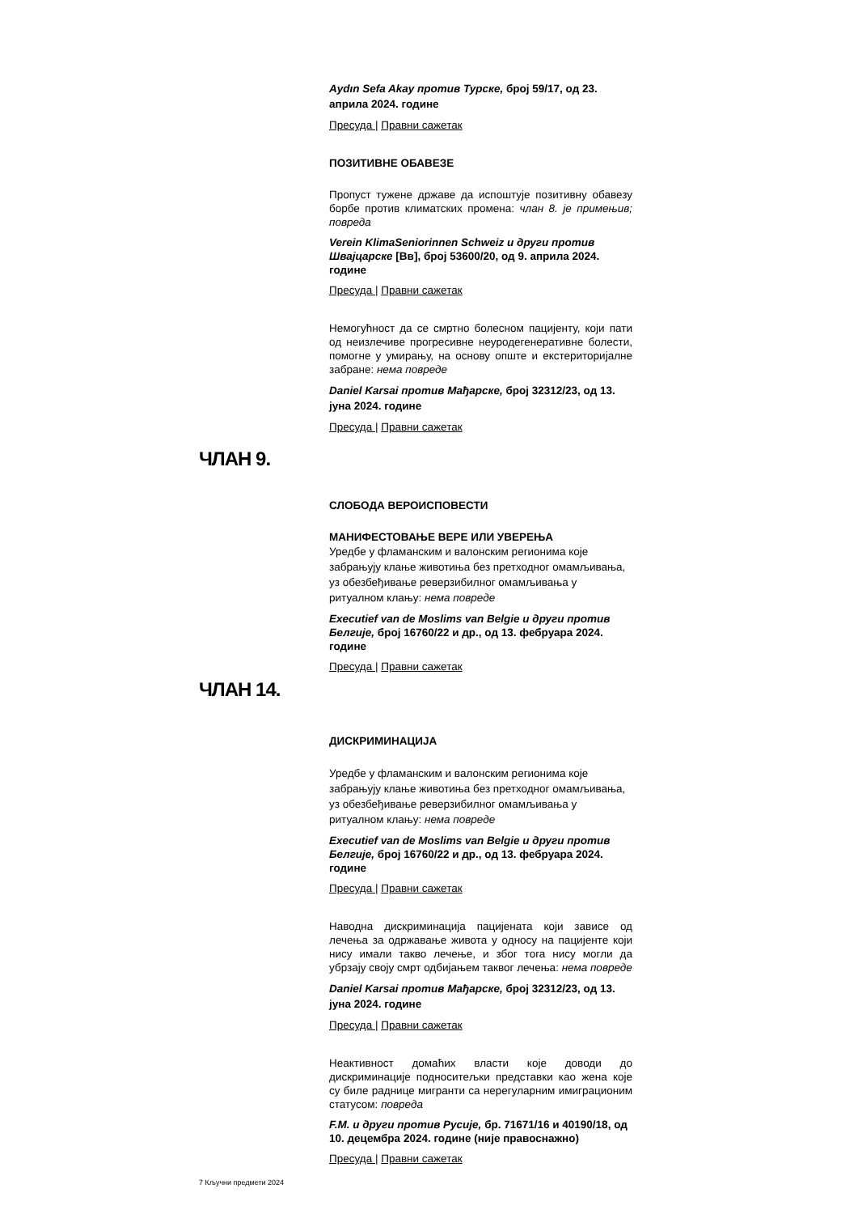Aydın Sefa Akay против Турске, број 59/17, од 23. априла 2024. године
Пресуда | Правни сажетак
ПОЗИТИВНЕ ОБАВЕЗЕ
Пропуст тужене државе да испоштује позитивну обавезу борбе против климатских промена: члан 8. је примењив; повреда
Verein KlimaSeniorinnen Schweiz и други против Швајцарске [Вв], број 53600/20, од 9. априла 2024. године
Пресуда | Правни сажетак
Немогућност да се смртно болесном пацијенту, који пати од неизлечиве прогресивне неуродегенеративне болести, помогне у умирању, на основу опште и екстериторијалне забране: нема повреде
Daniel Karsai против Мађарске, број 32312/23, од 13. јуна 2024. године
Пресуда | Правни сажетак
СЛОБОДА ВЕРОИСПОВЕСТИ
МАНИФЕСТОВАЊЕ ВЕРЕ ИЛИ УВЕРЕЊА
Уредбе у фламанским и валонским регионима које забрањују клање животиња без претходног омамљивања, уз обезбеђивање реверзибилног омамљивања у ритуалном клању: нема повреде
Executief van de Moslims van Belgie и други против Белгије, број 16760/22 и др., од 13. фебруара 2024. године
Пресуда | Правни сажетак
ДИСКРИМИНАЦИЈА
Уредбе у фламанским и валонским регионима које забрањују клање животиња без претходног омамљивања, уз обезбеђивање реверзибилног омамљивања у ритуалном клању: нема повреде
Executief van de Moslims van Belgie и други против Белгије, број 16760/22 и др., од 13. фебруара 2024. године
Пресуда | Правни сажетак
Наводна дискриминација пацијената који зависе од лечења за одржавање живота у односу на пацијенте који нису имали такво лечење, и због тога нису могли да убрзају своју смрт одбијањем таквог лечења: нема повреде
Daniel Karsai против Мађарске, број 32312/23, од 13. јуна 2024. године
Пресуда | Правни сажетак
Неактивност домаћих власти које доводи до дискриминације подноситељки представки као жена које су биле раднице мигранти са нерегуларним имиграционим статусом: повреда
F.M. и други против Русије, бр. 71671/16 и 40190/18, од 10. децембра 2024. године (није правоснажно)
Пресуда | Правни сажетак
ЧЛАН 9.
ЧЛАН 14.
7 Кључни предмети 2024